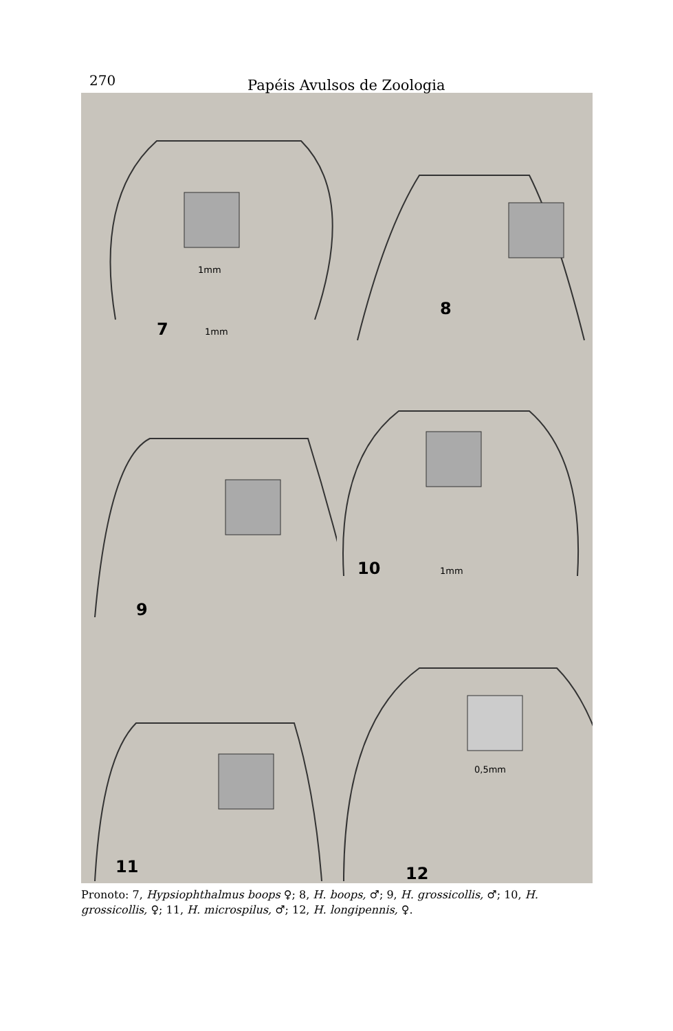270 Papéis Avulsos de Zoologia
1mm
7 1mm
8
9
10 1mm
11
0,5mm
12
Pronoto: 7, Hypsiophthalmus boops ♀; 8, H. boops, ♂; 9, H. grossicollis, ♂; 10, H. grossicollis, ♀; 11, H. microspilus, ♂; 12, H. longipennis, ♀.